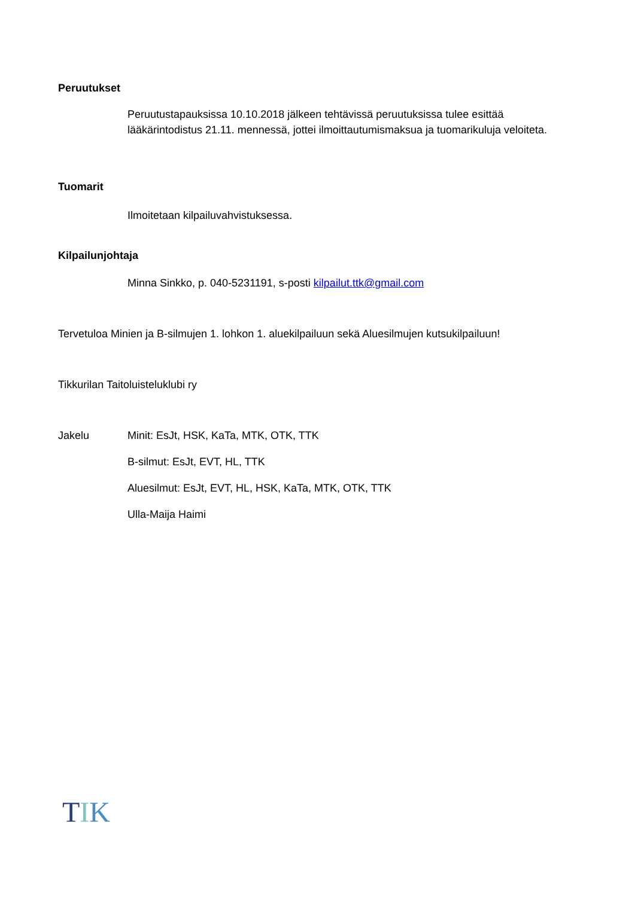Peruutukset
Peruutustapauksissa 10.10.2018 jälkeen tehtävissä peruutuksissa tulee esittää lääkärintodistus 21.11. mennessä, jottei ilmoittautumismaksua ja tuomarikuluja veloiteta.
Tuomarit
Ilmoitetaan kilpailuvahvistuksessa.
Kilpailunjohtaja
Minna Sinkko, p. 040-5231191, s-posti kilpailut.ttk@gmail.com
Tervetuloa Minien ja B-silmujen 1. lohkon 1. aluekilpailuun sekä Aluesilmujen kutsukilpailuun!
Tikkurilan Taitoluisteluklubi ry
Jakelu
Minit: EsJt, HSK, KaTa, MTK, OTK, TTK
B-silmut: EsJt, EVT, HL, TTK
Aluesilmut: EsJt, EVT, HL, HSK, KaTa, MTK, OTK, TTK
Ulla-Maija Haimi
TIK